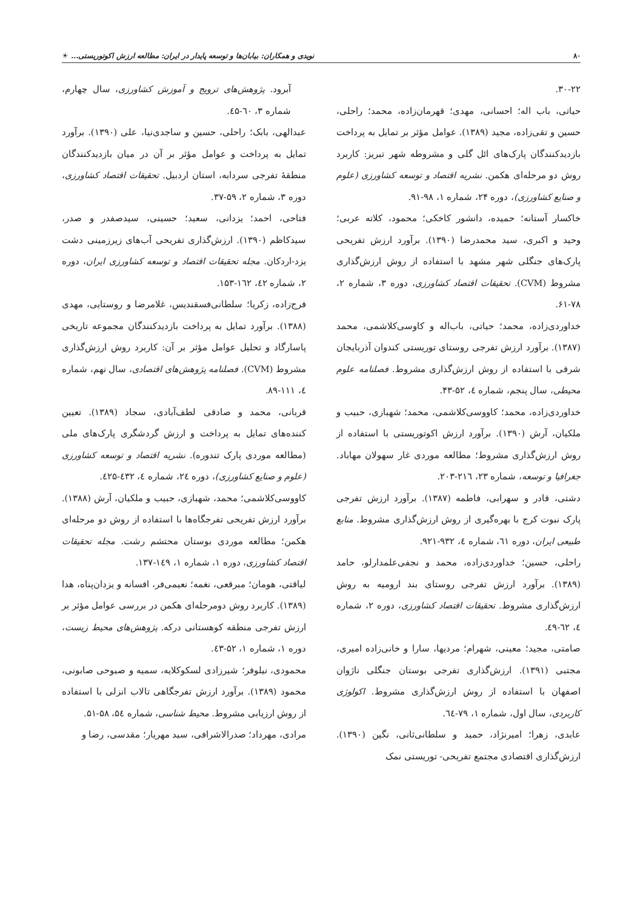۸۰ نویدی و همکاران: بیابان‌ها و توسعه پایدار در ایران: مطالعه ارزش اکوتوریستی... ☀
۳۰-۲۲.
حیاتی، باب اله؛ احسانی، مهدی؛ قهرمان‌زاده، محمد؛ راحلی، حسین و تقی‌زاده، مجید (۱۳۸۹). عوامل مؤثر بر تمایل به پرداخت بازدیدکنندگان پارک‌های ائل گلی و مشروطه شهر تبریز: کاربرد روش دو مرحله‌ای هکمن. نشریه اقتصاد و توسعه کشاورزی (علوم و صنایع کشاورزی)، دوره ۲۴، شماره ۱، ۹۸-۹۱.
خاکسار آستانه؛ حمیده، دانشور کاخکی؛ محمود، کلاته عربی؛ وحید و اکبری، سید محمدرضا (۱۳۹۰). برآورد ارزش تفریحی پارک‌های جنگلی شهر مشهد با استفاده از روش ارزش‌گذاری مشروط (CVM). تحقیقات اقتصاد کشاورزی، دوره ۳، شماره ۲، ۷۸-۶۱.
خداوردی‌زاده، محمد؛ حیاتی، باب‌اله و کاوسی‌کلاشمی، محمد (۱۳۸۷). برآورد ارزش تفرجی روستای توریستی کندوان آذربایجان شرقی با استفاده از روش ارزش‌گذاری مشروط. فصلنامه علوم محیطی، سال پنجم، شماره ٤، ۵۲-۴۳.
خداوردی‌زاده، محمد؛ کاووسی‌کلاشمی، محمد؛ شهبازی، حبیب و ملکیان، آرش (۱۳۹۰). برآورد ارزش اکوتوریستی با استفاده از روش ارزش‌گذاری مشروط؛ مطالعه موردی غار سهولان مهاباد. جغرافیا و توسعه، شماره ۲۳، ۲۱٦-۲۰۳.
دشتی، قادر و سهرابی، فاطمه (۱۳۸۷). برآورد ارزش تفرجی پارک نبوت کرج با بهره‌گیری از روش ارزش‌گذاری مشروط. منابع طبیعی ایران، دوره ٦۱، شماره ٤، ۹۳۲-۹۲۱.
راحلی، حسین؛ خداوردی‌زاده، محمد و نجفی‌علمدارلو، حامد (۱۳۸۹). برآورد ارزش تفرجی روستای بند ارومیه به روش ارزش‌گذاری مشروط. تحقیقات اقتصاد کشاورزی، دوره ۲، شماره ٤، ٦۲-٤۹.
صامتی، مجید؛ معینی، شهرام؛ مردیها، سارا و خانی‌زاده امیری، مجتبی (۱۳۹۱). ارزش‌گذاری تفرجی بوستان جنگلی ناژوان اصفهان با استفاده از روش ارزش‌گذاری مشروط. اکولوژی کاربردی، سال اول، شماره ۱، ۷۹-٦٤.
عابدی، زهرا؛ امیرنژاد، حمید و سلطانی‌ثانی، نگین (۱۳۹۰). ارزش‌گذاری اقتصادی مجتمع تفریحی- توریستی نمک
آبرود. پژوهش‌های ترویج و آموزش کشاورزی، سال چهارم، شماره ۳، ٦۰-٤۵.
عبدالهی، بابک؛ راحلی، حسین و ساجدی‌نیا، علی (۱۳۹۰). برآورد تمایل به پرداخت و عوامل مؤثر بر آن در میان بازدیدکنندگان منطقهٔ تفرجی سردابه، استان اردبیل. تحقیقات اقتصاد کشاورزی، دوره ۳، شماره ۲، ۵۹-۳۷.
فتاحی، احمد؛ یزدانی، سعید؛ حسینی، سیدصفدر و صدر، سیدکاظم (۱۳۹۰). ارزش‌گذاری تفریحی آب‌های زیرزمینی دشت یزد-اردکان. مجله تحقیقات اقتصاد و توسعه کشاورزی ایران، دوره ۲، شماره ٤۲، ۱٦۲-۱۵۳.
فرج‌زاده، زکریا؛ سلطانی‌فسقندیس، غلامرضا و روستایی، مهدی (۱۳۸۸). برآورد تمایل به پرداخت بازدیدکنندگان مجموعه تاریخی پاسارگاد و تحلیل عوامل مؤثر بر آن: کاربرد روش ارزش‌گذاری مشروط (CVM). فصلنامه پژوهش‌های اقتصادی، سال نهم، شماره ٤، ۱۱۱-۸۹.
قربانی، محمد و صادقی لطف‌آبادی، سجاد (۱۳۸۹). تعیین کننده‌های تمایل به پرداخت و ارزش گردشگری پارک‌های ملی (مطالعه موردی پارک تندوره). نشریه اقتصاد و توسعه کشاورزی (علوم و صنایع کشاورزی)، دوره ۲٤، شماره ٤، ٤۳۲-٤۲۵.
کاووسی‌کلاشمی؛ محمد، شهبازی، حبیب و ملکیان، آرش (۱۳۸۸). برآورد ارزش تفریحی تفرجگاه‌ها با استفاده از روش دو مرحله‌ای هکمن؛ مطالعه موردی بوستان محتشم رشت. مجله تحقیقات اقتصاد کشاورزی، دوره ۱، شماره ۱، ۱٤۹-۱۳۷.
لیاقتی، هومان؛ مبرقعی، نغمه؛ نعیمی‌فر، افسانه و یزدان‌پناه، هدا (۱۳۸۹). کاربرد روش دومرحله‌ای هکمن در بررسی عوامل مؤثر بر ارزش تفرجی منطقه کوهستانی درکه. پژوهش‌های محیط زیست، دوره ۱، شماره ۱، ۵۲-٤۳.
محمودی، نیلوفر؛ شیرزادی لسکوکلایه، سمیه و صبوحی صابونی، محمود (۱۳۸۹). برآورد ارزش تفرجگاهی تالاب انزلی با استفاده از روش ارزیابی مشروط. محیط شناسی، شماره ۵٤، ۵۸-۵۱.
مرادی، مهرداد؛ صدرالاشرافی، سید مهریار؛ مقدسی، رضا و